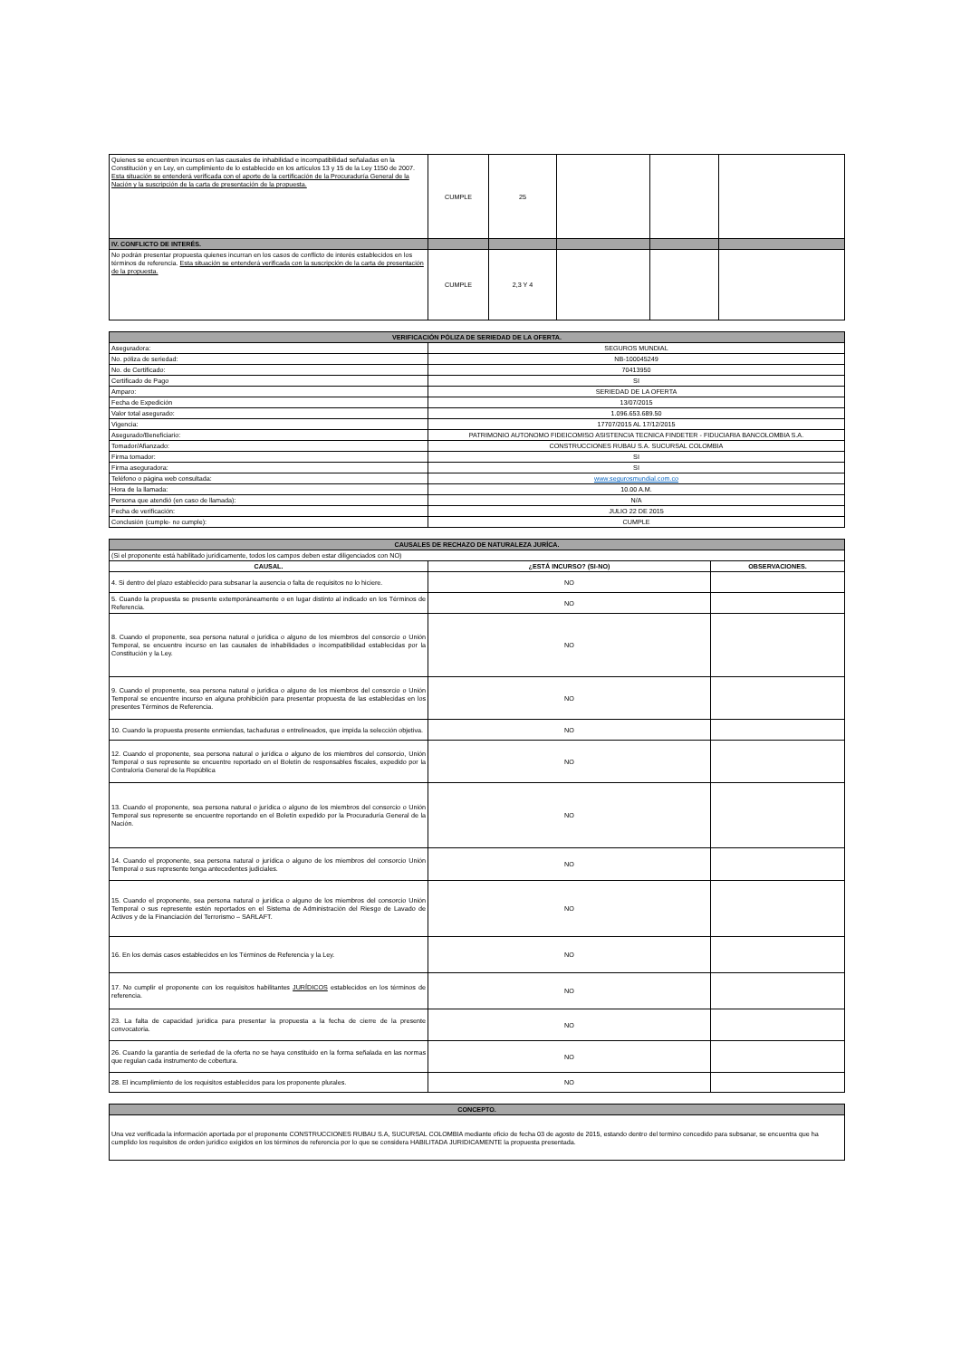| Quienes se encuentren incursos en las causales de inhabilidad e incompatibilidad señaladas en la Constitución y en Ley, en cumplimiento de lo establecido en los artículos 13 y 15 de la Ley 1150 de 2007. Esta situación se entenderá verificada con el aporte de la certificación de la Procuraduría General de la Nación y la suscripción de la carta de presentación de la propuesta. | CUMPLE | 25 | | | |
| IV. CONFLICTO DE INTERÉS. | | | | | |
| No podrán presentar propuesta quienes incurran en los casos de conflicto de interés establecidos en los términos de referencia. Esta situación se entenderá verificada con la suscripción de la carta de presentación de la propuesta. | CUMPLE | 2,3 Y 4 | | | |
| VERIFICACIÓN PÓLIZA DE SERIEDAD DE LA OFERTA. | |
| Aseguradora: | SEGUROS MUNDIAL |
| No. póliza de seriedad: | NB-100045249 |
| No. de Certificado: | 70413950 |
| Certificado de Pago | SI |
| Amparo: | SERIEDAD DE LA OFERTA |
| Fecha de Expedición | 13/07/2015 |
| Valor total asegurado: | 1.096.653.689.50 |
| Vigencia: | 17707/2015 AL 17/12/2015 |
| Asegurado/Beneficiario: | PATRIMONIO AUTONOMO FIDEICOMISO ASISTENCIA TECNICA FINDETER - FIDUCIARIA BANCOLOMBIA S.A. |
| Tomador/Afianzado: | CONSTRUCCIONES RUBAU S.A. SUCURSAL COLOMBIA |
| Firma tomador: | SI |
| Firma aseguradora: | SI |
| Teléfono o página web consultada: | www.segurosmundial.com.co |
| Hora de la llamada: | 10.00 A.M. |
| Persona que atendió (en caso de llamada): | N/A |
| Fecha de verificación: | JULIO 22 DE 2015 |
| Conclusión (cumple- no cumple): | CUMPLE |
| CAUSALES DE RECHAZO DE NATURALEZA JURÍCA. | | |
| (Si el proponente está habilitado jurídicamente, todos los campos deben estar diligenciados con NO) | | |
| CAUSAL. | ¿ESTÁ INCURSO? (SI-NO) | OBSERVACIONES. |
| 4. Si dentro del plazo establecido para subsanar la ausencia o falta de requisitos no lo hiciere. | NO | |
| 5. Cuando la propuesta se presente extemporáneamente o en lugar distinto al indicado en los Términos de Referencia. | NO | |
| 8. Cuando el proponente, sea persona natural o jurídica o alguno de los miembros del consorcio o Unión Temporal, se encuentre incurso en las causales de inhabilidades o incompatibilidad establecidas por la Constitución y la Ley. | NO | |
| 9. Cuando el proponente, sea persona natural o jurídica o alguno de los miembros del consorcio o Unión Temporal se encuentre incurso en alguna prohibición para presentar propuesta de las establecidas en los presentes Términos de Referencia. | NO | |
| 10. Cuando la propuesta presente enmiendas, tachaduras o entrelineados, que impida la selección objetiva. | NO | |
| 12. Cuando el proponente, sea persona natural o jurídica o alguno de los miembros del consorcio, Unión Temporal o sus represente se encuentre reportado en el Boletín de responsables fiscales, expedido por la Contraloría General de la República | NO | |
| 13. Cuando el proponente, sea persona natural o jurídica o alguno de los miembros del consorcio o Unión Temporal sus represente se encuentre reportando en el Boletín expedido por la Procuraduría General de la Nación. | NO | |
| 14. Cuando el proponente, sea persona natural o jurídica o alguno de los miembros del consorcio Unión Temporal o sus represente tenga antecedentes judiciales. | NO | |
| 15. Cuando el proponente, sea persona natural o jurídica o alguno de los miembros del consorcio Unión Temporal o sus represente estén reportados en el Sistema de Administración del Riesgo de Lavado de Activos y de la Financiación del Terrorismo – SARLAFT. | NO | |
| 16. En los demás casos establecidos en los Términos de Referencia y la Ley. | NO | |
| 17. No cumplir el proponente con los requisitos habilitantes JURÍDICOS establecidos en los términos de referencia. | NO | |
| 23. La falta de capacidad jurídica para presentar la propuesta a la fecha de cierre de la presente convocatoria. | NO | |
| 26. Cuando la garantía de seriedad de la oferta no se haya constituido en la forma señalada en las normas que regulan cada instrumento de cobertura. | NO | |
| 28. El incumplimiento de los requisitos establecidos para los proponente plurales. | NO | |
| CONCEPTO. |
| Una vez verificada la información aportada por el proponente CONSTRUCCIONES RUBAU S.A, SUCURSAL COLOMBIA mediante oficio de fecha 03 de agosto de 2015, estando dentro del termino concedido para subsanar, se encuentra que ha cumplido los requisitos de orden jurídico exigidos en los términos de referencia por lo que se considera HABILITADA JURIDICAMENTE la propuesta presentada. |